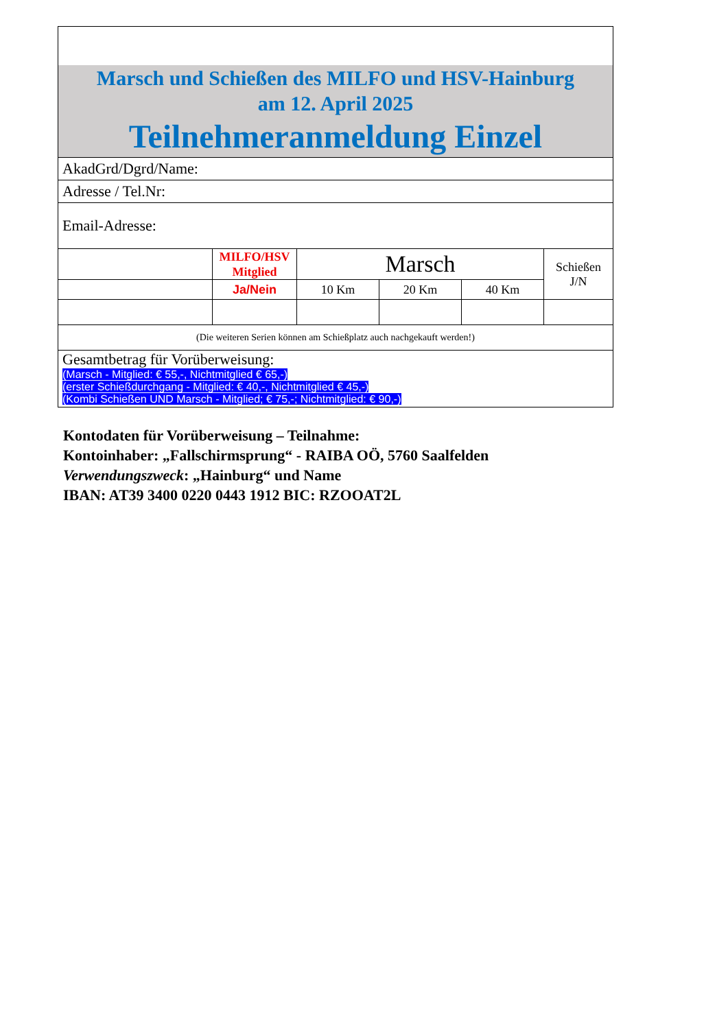| Marsch und Schießen des MILFO und HSV-Hainburg am 12. April 2025 Teilnehmeranmeldung Einzel | | | | | |
| AkadGrd/Dgrd/Name: | | | | | |
| Adresse / Tel.Nr: | | | | | |
| Email-Adresse: | | | | | |
| | MILFO/HSV Mitglied | Marsch | | | Schießen J/N |
| | Ja/Nein | 10 Km | 20 Km | 40 Km | |
| (Die weiteren Serien können am Schießplatz auch nachgekauft werden!) | | | | | |
| Gesamtbetrag für Vorüberweisung: (Marsch - Mitglied: € 55,-, Nichtmitglied € 65,-) (erster Schießdurchgang - Mitglied: € 40,-, Nichtmitglied € 45,-) (Kombi Schießen UND Marsch - Mitglied; € 75,-; Nichtmitglied: € 90,-) | | | | | |
Kontodaten für Vorüberweisung – Teilnahme:
Kontoinhaber: „Fallschirmsprung“ - RAIBA OÖ, 5760 Saalfelden
Verwendungszweck: „Hainburg“ und Name
IBAN: AT39 3400 0220 0443 1912 BIC: RZOOAT2L